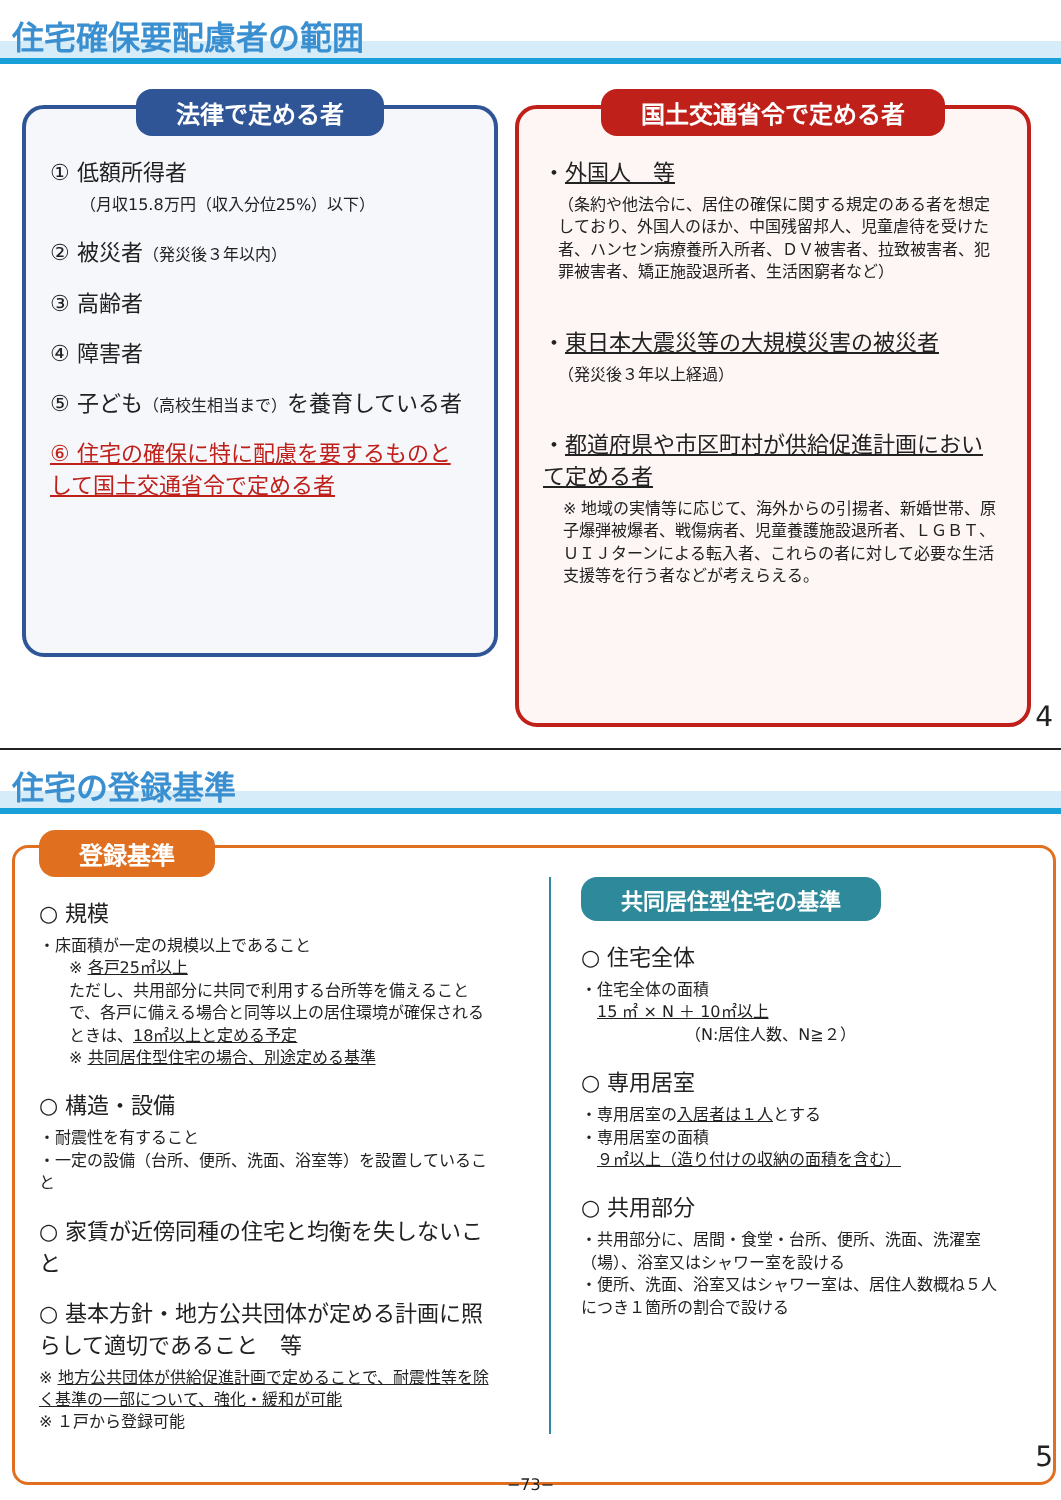住宅確保要配慮者の範囲
法律で定める者
① 低額所得者
（月収15.8万円（収入分位25%）以下）
② 被災者（発災後３年以内）
③ 高齢者
④ 障害者
⑤ 子ども（高校生相当まで）を養育している者
⑥ 住宅の確保に特に配慮を要するものとして国土交通省令で定める者
国土交通省令で定める者
・外国人　等
（条約や他法令に、居住の確保に関する規定のある者を想定しており、外国人のほか、中国残留邦人、児童虐待を受けた者、ハンセン病療養所入所者、ＤＶ被害者、拉致被害者、犯罪被害者、矯正施設退所者、生活困窮者など）
・東日本大震災等の大規模災害の被災者
（発災後３年以上経過）
・都道府県や市区町村が供給促進計画において定める者
※ 地域の実情等に応じて、海外からの引揚者、新婚世帯、原子爆弾被爆者、戦傷病者、児童養護施設退所者、ＬＧＢＴ、ＵＩＪターンによる転入者、これらの者に対して必要な生活支援等を行う者などが考えらえる。
4
住宅の登録基準
登録基準
○ 規模
・床面積が一定の規模以上であること
※ 各戸25㎡以上
ただし、共用部分に共同で利用する台所等を備えることで、各戸に備える場合と同等以上の居住環境が確保されるときは、18㎡以上と定める予定
※ 共同居住型住宅の場合、別途定める基準
○ 構造・設備
・耐震性を有すること
・一定の設備（台所、便所、洗面、浴室等）を設置していること
○ 家賃が近傍同種の住宅と均衡を失しないこと
○ 基本方針・地方公共団体が定める計画に照らして適切であること　等
※ 地方公共団体が供給促進計画で定めることで、耐震性等を除く基準の一部について、強化・緩和が可能
※ １戸から登録可能
共同居住型住宅の基準
○ 住宅全体
・住宅全体の面積
　15 ㎡ × N ＋ 10㎡以上
　　　　　　　（N:居住人数、N≧２）
○ 専用居室
・専用居室の入居者は１人とする
・専用居室の面積
　９㎡以上（造り付けの収納の面積を含む）
○ 共用部分
・共用部分に、居間・食堂・台所、便所、洗面、洗濯室（場）、浴室又はシャワー室を設ける
・便所、洗面、浴室又はシャワー室は、居住人数概ね５人につき１箇所の割合で設ける
5
−73−